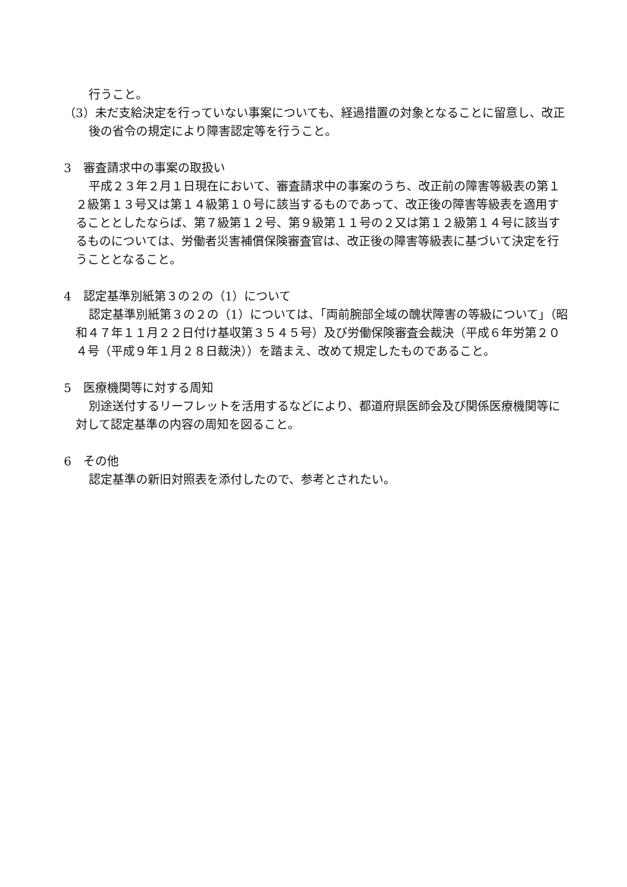行うこと。
（3）未だ支給決定を行っていない事案についても、経過措置の対象となることに留意し、改正後の省令の規定により障害認定等を行うこと。
3　審査請求中の事案の取扱い
平成２３年２月１日現在において、審査請求中の事案のうち、改正前の障害等級表の第１２級第１３号又は第１４級第１０号に該当するものであって、改正後の障害等級表を適用することとしたならば、第７級第１２号、第９級第１１号の２又は第１２級第１４号に該当するものについては、労働者災害補償保険審査官は、改正後の障害等級表に基づいて決定を行うこととなること。
4　認定基準別紙第３の２の（1）について
認定基準別紙第３の２の（1）については、「両前腕部全域の醜状障害の等級について」（昭和４７年１１月２２日付け基収第３５４５号）及び労働保険審査会裁決（平成６年労第２０４号（平成９年１月２８日裁決））を踏まえ、改めて規定したものであること。
5　医療機関等に対する周知
別途送付するリーフレットを活用するなどにより、都道府県医師会及び関係医療機関等に対して認定基準の内容の周知を図ること。
6　その他
認定基準の新旧対照表を添付したので、参考とされたい。